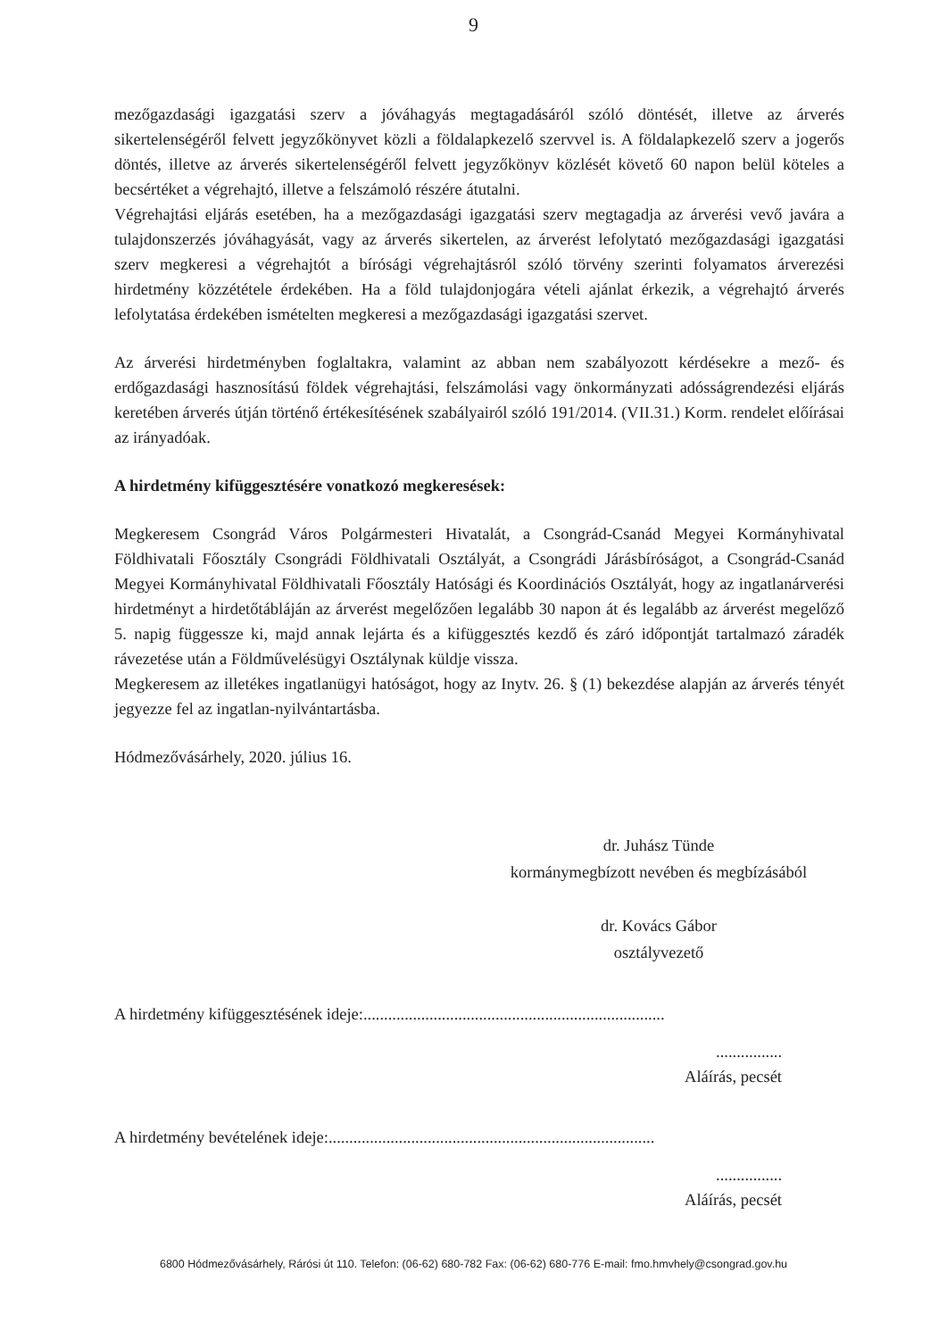9
mezőgazdasági igazgatási szerv a jóváhagyás megtagadásáról szóló döntését, illetve az árverés sikertelenségéről felvett jegyzőkönyvet közli a földalapkezelő szervvel is. A földalapkezelő szerv a jogerős döntés, illetve az árverés sikertelenségéről felvett jegyzőkönyv közlését követő 60 napon belül köteles a becsértéket a végrehajtó, illetve a felszámoló részére átutalni.
Végrehajtási eljárás esetében, ha a mezőgazdasági igazgatási szerv megtagadja az árverési vevő javára a tulajdonszerzés jóváhagyását, vagy az árverés sikertelen, az árverést lefolytató mezőgazdasági igazgatási szerv megkeresi a végrehajtót a bírósági végrehajtásról szóló törvény szerinti folyamatos árverezési hirdetmény közzététele érdekében. Ha a föld tulajdonjogára vételi ajánlat érkezik, a végrehajtó árverés lefolytatása érdekében ismételten megkeresi a mezőgazdasági igazgatási szervet.
Az árverési hirdetményben foglaltakra, valamint az abban nem szabályozott kérdésekre a mező- és erdőgazdasági hasznosítású földek végrehajtási, felszámolási vagy önkormányzati adósságrendezési eljárás keretében árverés útján történő értékesítésének szabályairól szóló 191/2014. (VII.31.) Korm. rendelet előírásai az irányadóak.
A hirdetmény kifüggesztésére vonatkozó megkeresések:
Megkeresem Csongrád Város Polgármesteri Hivatalát, a Csongrád-Csanád Megyei Kormányhivatal Földhivatali Főosztály Csongrádi Földhivatali Osztályát, a Csongrádi Járásbíróságot, a Csongrád-Csanád Megyei Kormányhivatal Földhivatali Főosztály Hatósági és Koordinációs Osztályát, hogy az ingatlanárverési hirdetményt a hirdetőtábláján az árverést megelőzően legalább 30 napon át és legalább az árverést megelőző 5. napig függessze ki, majd annak lejárta és a kifüggesztés kezdő és záró időpontját tartalmazó záradék rávezetése után a Földművelésügyi Osztálynak küldje vissza.
Megkeresem az illetékes ingatlanügyi hatóságot, hogy az Inytv. 26. § (1) bekezdése alapján az árverés tényét jegyezze fel az ingatlan-nyilvántartásba.
Hódmezővásárhely, 2020. július 16.
dr. Juhász Tünde
kormánymegbízott nevében és megbízásából
dr. Kovács Gábor
osztályvezető
A hirdetmény kifüggesztésének ideje:.........................................................................
................
Aláírás, pecsét
A hirdetmény bevételének ideje:...............................................................................
................
Aláírás, pecsét
6800 Hódmezővásárhely, Rárósi út 110. Telefon: (06-62) 680-782 Fax: (06-62) 680-776 E-mail: fmo.hmvhely@csongrad.gov.hu